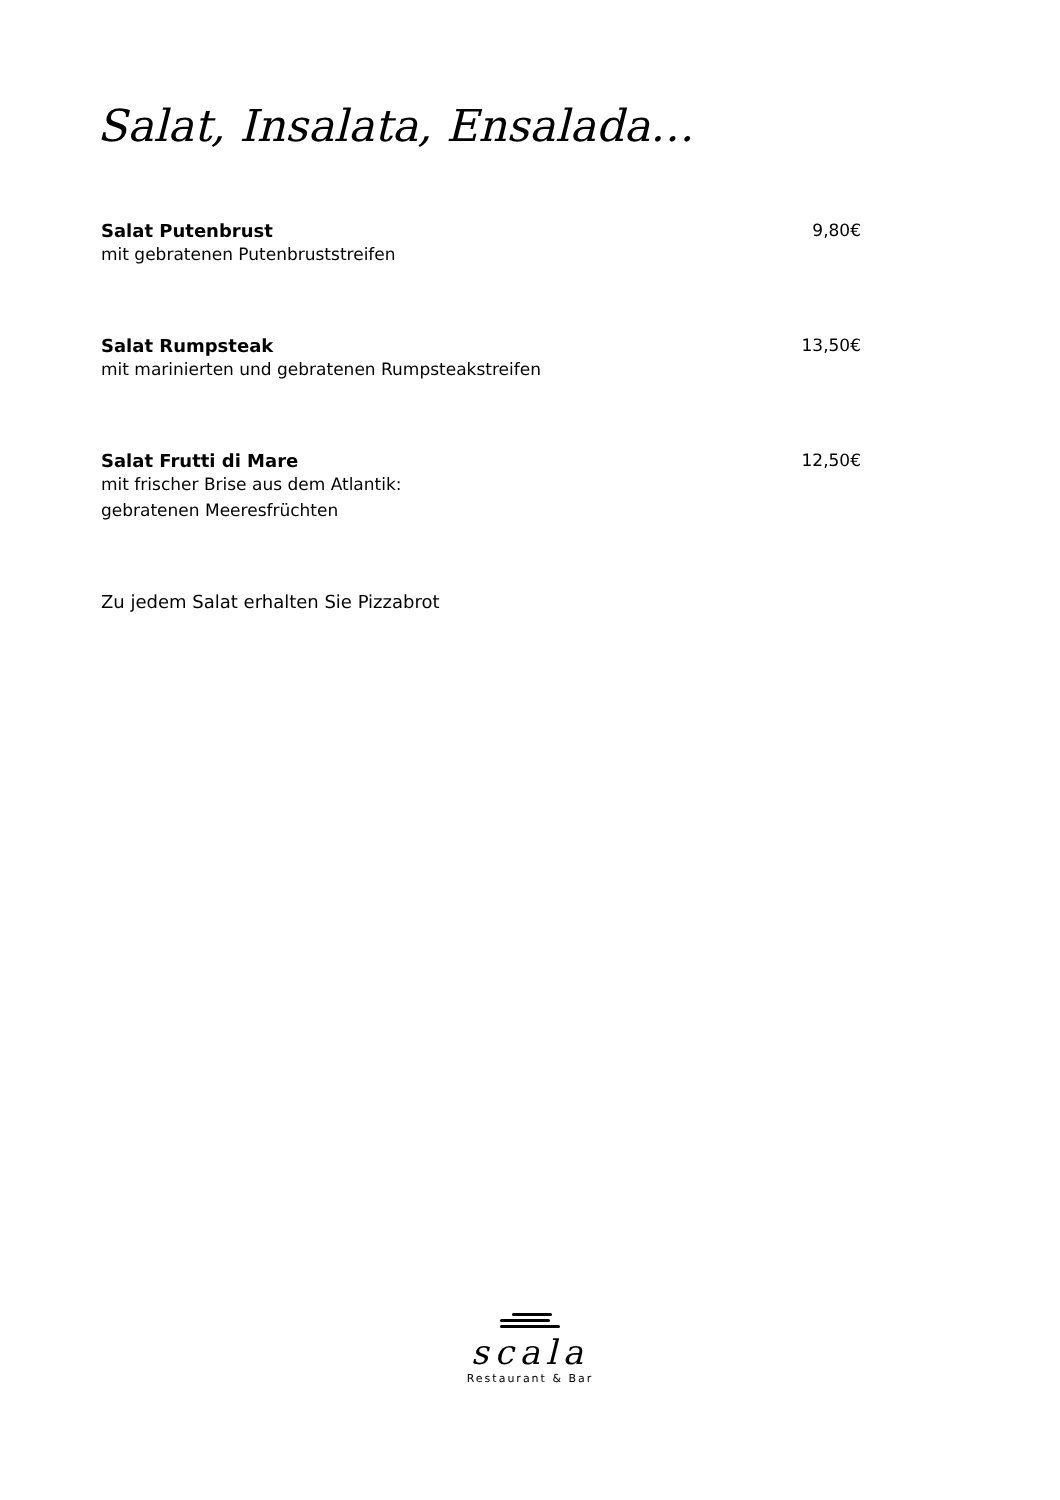Salat, Insalata, Ensalada…
Salat Putenbrust 9,80€
mit gebratenen Putenbruststreifen
Salat Rumpsteak 13,50€
mit marinierten und gebratenen Rumpsteakstreifen
Salat Frutti di Mare 12,50€
mit frischer Brise aus dem Atlantik:
gebratenen Meeresfrüchten
Zu jedem Salat erhalten Sie Pizzabrot
scala
Restaurant & Bar